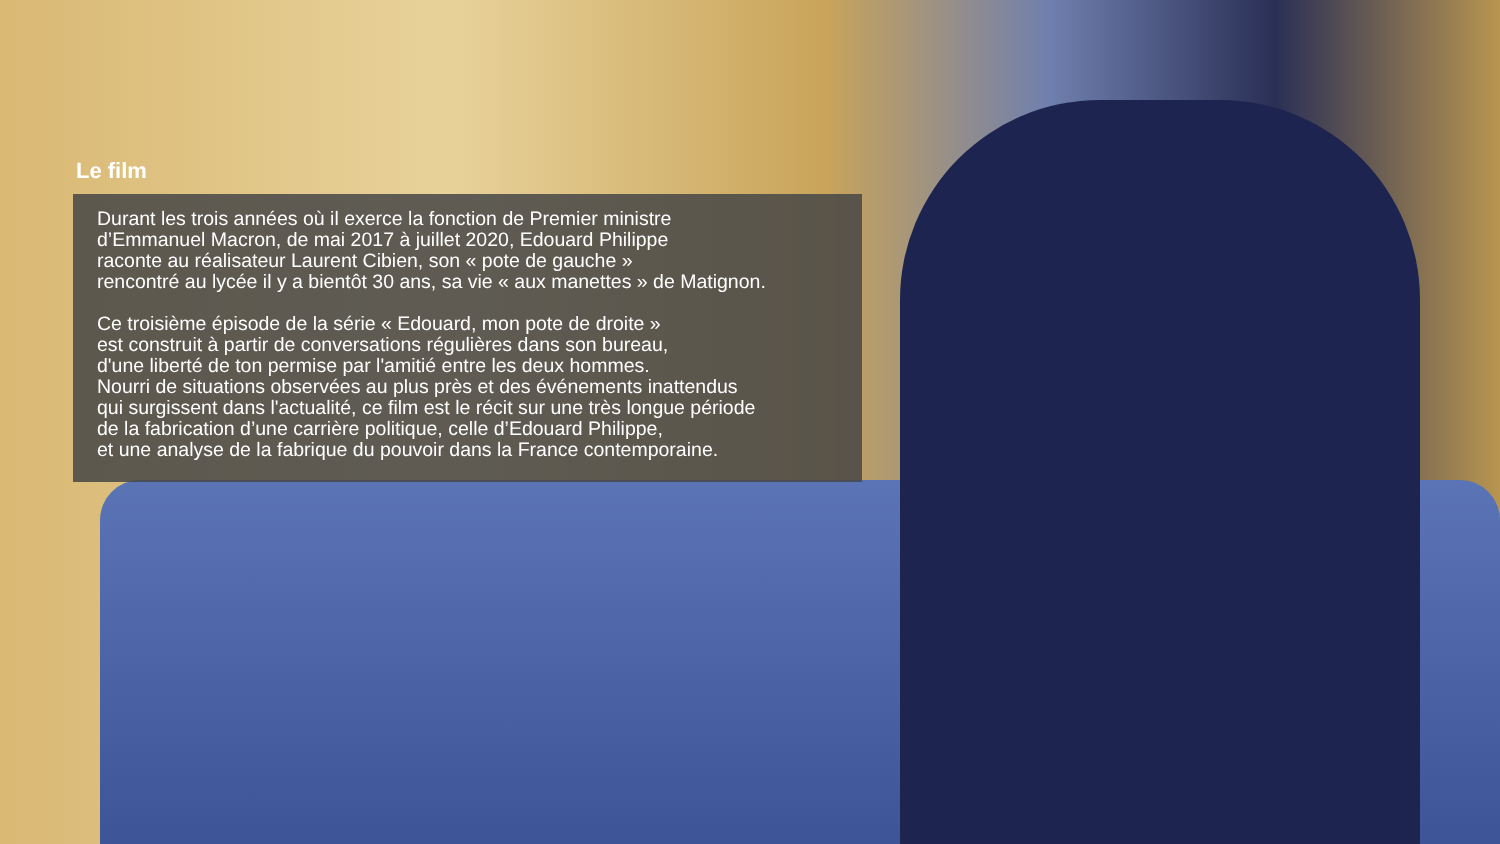Le film
Durant les trois années où il exerce la fonction de Premier ministre
d’Emmanuel Macron, de mai 2017 à juillet 2020, Edouard Philippe
raconte au réalisateur Laurent Cibien, son « pote de gauche »
rencontré au lycée il y a bientôt 30 ans, sa vie « aux manettes » de Matignon.
Ce troisième épisode de la série « Edouard, mon pote de droite »
est construit à partir de conversations régulières dans son bureau,
d'une liberté de ton permise par l'amitié entre les deux hommes.
Nourri de situations observées au plus près et des événements inattendus
qui surgissent dans l'actualité, ce film est le récit sur une très longue période
de la fabrication d’une carrière politique, celle d’Edouard Philippe,
et une analyse de la fabrique du pouvoir dans la France contemporaine.